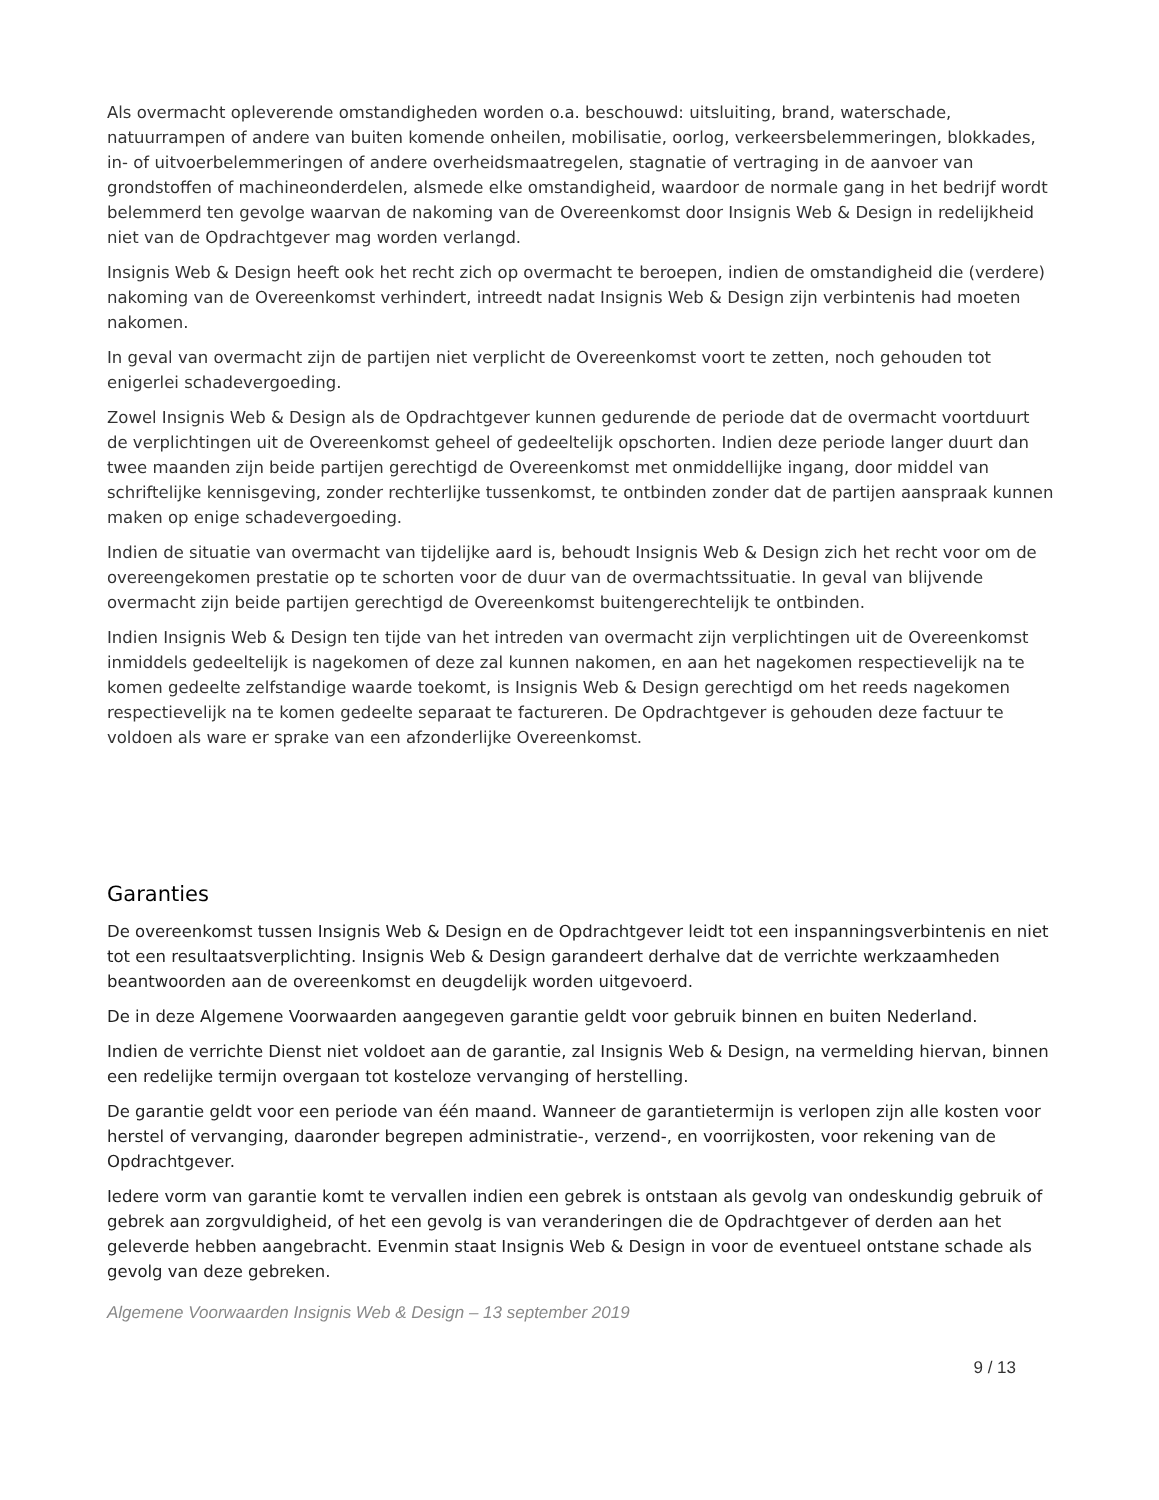Als overmacht opleverende omstandigheden worden o.a. beschouwd: uitsluiting, brand, waterschade, natuurrampen of andere van buiten komende onheilen, mobilisatie, oorlog, verkeersbelemmeringen, blokkades, in- of uitvoerbelemmeringen of andere overheidsmaatregelen, stagnatie of vertraging in de aanvoer van grondstoffen of machineonderdelen, alsmede elke omstandigheid, waardoor de normale gang in het bedrijf wordt belemmerd ten gevolge waarvan de nakoming van de Overeenkomst door Insignis Web & Design in redelijkheid niet van de Opdrachtgever mag worden verlangd.
Insignis Web & Design heeft ook het recht zich op overmacht te beroepen, indien de omstandigheid die (verdere) nakoming van de Overeenkomst verhindert, intreedt nadat Insignis Web & Design zijn verbintenis had moeten nakomen.
In geval van overmacht zijn de partijen niet verplicht de Overeenkomst voort te zetten, noch gehouden tot enigerlei schadevergoeding.
Zowel Insignis Web & Design als de Opdrachtgever kunnen gedurende de periode dat de overmacht voortduurt de verplichtingen uit de Overeenkomst geheel of gedeeltelijk opschorten. Indien deze periode langer duurt dan twee maanden zijn beide partijen gerechtigd de Overeenkomst met onmiddellijke ingang, door middel van schriftelijke kennisgeving, zonder rechterlijke tussenkomst, te ontbinden zonder dat de partijen aanspraak kunnen maken op enige schadevergoeding.
Indien de situatie van overmacht van tijdelijke aard is, behoudt Insignis Web & Design zich het recht voor om de overeengekomen prestatie op te schorten voor de duur van de overmachtssituatie. In geval van blijvende overmacht zijn beide partijen gerechtigd de Overeenkomst buitengerechtelijk te ontbinden.
Indien Insignis Web & Design ten tijde van het intreden van overmacht zijn verplichtingen uit de Overeenkomst inmiddels gedeeltelijk is nagekomen of deze zal kunnen nakomen, en aan het nagekomen respectievelijk na te komen gedeelte zelfstandige waarde toekomt, is Insignis Web & Design gerechtigd om het reeds nagekomen respectievelijk na te komen gedeelte separaat te factureren. De Opdrachtgever is gehouden deze factuur te voldoen als ware er sprake van een afzonderlijke Overeenkomst.
Garanties
De overeenkomst tussen Insignis Web & Design en de Opdrachtgever leidt tot een inspanningsverbintenis en niet tot een resultaatsverplichting. Insignis Web & Design garandeert derhalve dat de verrichte werkzaamheden beantwoorden aan de overeenkomst en deugdelijk worden uitgevoerd.
De in deze Algemene Voorwaarden aangegeven garantie geldt voor gebruik binnen en buiten Nederland.
Indien de verrichte Dienst niet voldoet aan de garantie, zal Insignis Web & Design, na vermelding hiervan, binnen een redelijke termijn overgaan tot kosteloze vervanging of herstelling.
De garantie geldt voor een periode van één maand. Wanneer de garantietermijn is verlopen zijn alle kosten voor herstel of vervanging, daaronder begrepen administratie-, verzend-, en voorrijkosten, voor rekening van de Opdrachtgever.
Iedere vorm van garantie komt te vervallen indien een gebrek is ontstaan als gevolg van ondeskundig gebruik of gebrek aan zorgvuldigheid, of het een gevolg is van veranderingen die de Opdrachtgever of derden aan het geleverde hebben aangebracht. Evenmin staat Insignis Web & Design in voor de eventueel ontstane schade als gevolg van deze gebreken.
Algemene Voorwaarden Insignis Web & Design – 13 september 2019
9 / 13